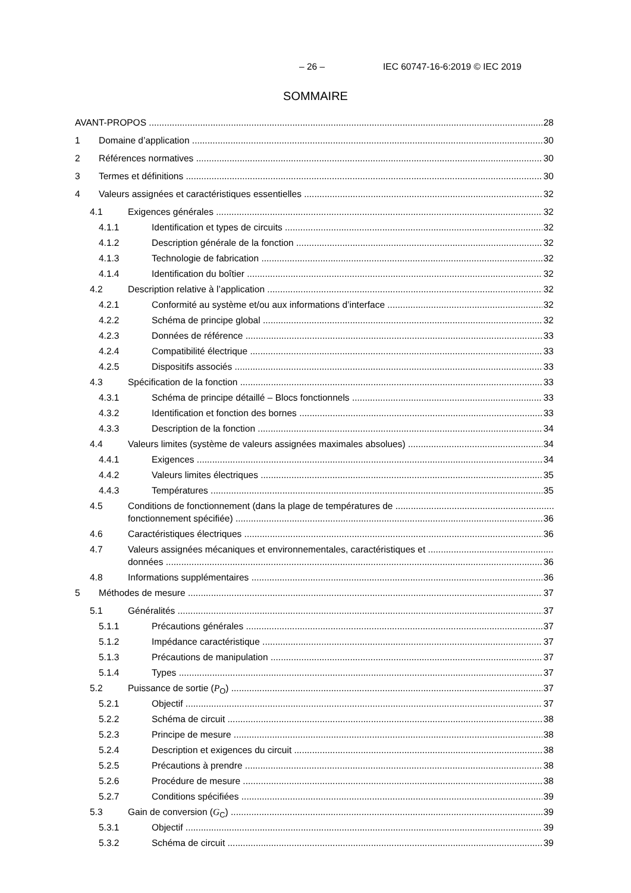– 26 – IEC 60747-16-6:2019 © IEC 2019
SOMMAIRE
AVANT-PROPOS 28
1 Domaine d’application 30
2 Références normatives 30
3 Termes et définitions 30
4 Valeurs assignées et caractéristiques essentielles 32
4.1 Exigences générales 32
4.1.1 Identification et types de circuits 32
4.1.2 Description générale de la fonction 32
4.1.3 Technologie de fabrication 32
4.1.4 Identification du boîtier 32
4.2 Description relative à l’application 32
4.2.1 Conformité au système et/ou aux informations d’interface 32
4.2.2 Schéma de principe global 32
4.2.3 Données de référence 33
4.2.4 Compatibilité électrique 33
4.2.5 Dispositifs associés 33
4.3 Spécification de la fonction 33
4.3.1 Schéma de principe détaillé – Blocs fonctionnels 33
4.3.2 Identification et fonction des bornes 33
4.3.3 Description de la fonction 34
4.4 Valeurs limites (système de valeurs assignées maximales absolues) 34
4.4.1 Exigences 34
4.4.2 Valeurs limites électriques 35
4.4.3 Températures 35
4.5 Conditions de fonctionnement (dans la plage de températures de
fonctionnement spécifiée) 36
4.6 Caractéristiques électriques 36
4.7 Valeurs assignées mécaniques et environnementales, caractéristiques et
données 36
4.8 Informations supplémentaires 36
5 Méthodes de mesure 37
5.1 Généralités 37
5.1.1 Précautions générales 37
5.1.2 Impédance caractéristique 37
5.1.3 Précautions de manipulation 37
5.1.4 Types 37
5.2 Puissance de sortie (P<sub>O</sub>) 37
5.2.1 Objectif 37
5.2.2 Schéma de circuit 38
5.2.3 Principe de mesure 38
5.2.4 Description et exigences du circuit 38
5.2.5 Précautions à prendre 38
5.2.6 Procédure de mesure 38
5.2.7 Conditions spécifiées 39
5.3 Gain de conversion (G<sub>C</sub>) 39
5.3.1 Objectif 39
5.3.2 Schéma de circuit 39